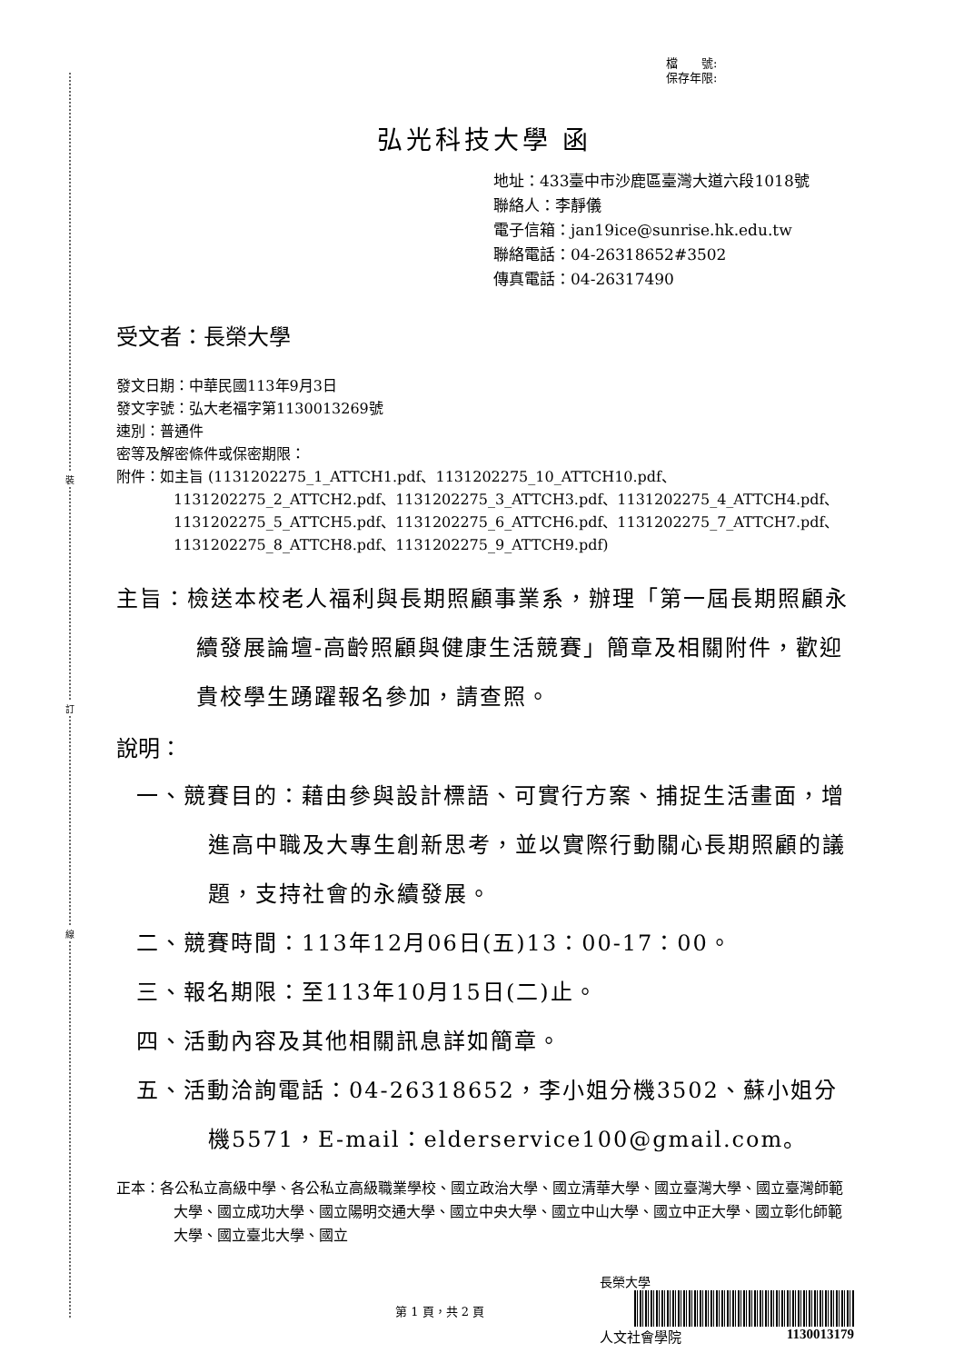裝
訂
線
檔　　號:
保存年限:
弘光科技大學 函
地址：433臺中市沙鹿區臺灣大道六段1018號
聯絡人：李靜儀
電子信箱：jan19ice@sunrise.hk.edu.tw
聯絡電話：04-26318652#3502
傳真電話：04-26317490
受文者：長榮大學
發文日期：中華民國113年9月3日
發文字號：弘大老福字第1130013269號
速別：普通件
密等及解密條件或保密期限：
附件：如主旨 (1131202275_1_ATTCH1.pdf、1131202275_10_ATTCH10.pdf、
1131202275_2_ATTCH2.pdf、1131202275_3_ATTCH3.pdf、1131202275_4_ATTCH4.pdf、1131202275_5_ATTCH5.pdf、1131202275_6_ATTCH6.pdf、1131202275_7_ATTCH7.pdf、1131202275_8_ATTCH8.pdf、1131202275_9_ATTCH9.pdf)
主旨：檢送本校老人福利與長期照顧事業系，辦理「第一屆長期照顧永續發展論壇-高齡照顧與健康生活競賽」簡章及相關附件，歡迎貴校學生踴躍報名參加，請查照。
說明：
一、競賽目的：藉由參與設計標語、可實行方案、捕捉生活畫面，增進高中職及大專生創新思考，並以實際行動關心長期照顧的議題，支持社會的永續發展。
二、競賽時間：113年12月06日(五)13：00-17：00。
三、報名期限：至113年10月15日(二)止。
四、活動內容及其他相關訊息詳如簡章。
五、活動洽詢電話：04-26318652，李小姐分機3502、蘇小姐分機5571，E-mail：elderservice100@gmail.com。
正本：各公私立高級中學、各公私立高級職業學校、國立政治大學、國立清華大學、國立臺灣大學、國立臺灣師範大學、國立成功大學、國立陽明交通大學、國立中央大學、國立中山大學、國立中正大學、國立彰化師範大學、國立臺北大學、國立
第 1 頁，共 2 頁
長榮大學
人文社會學院 1130013179